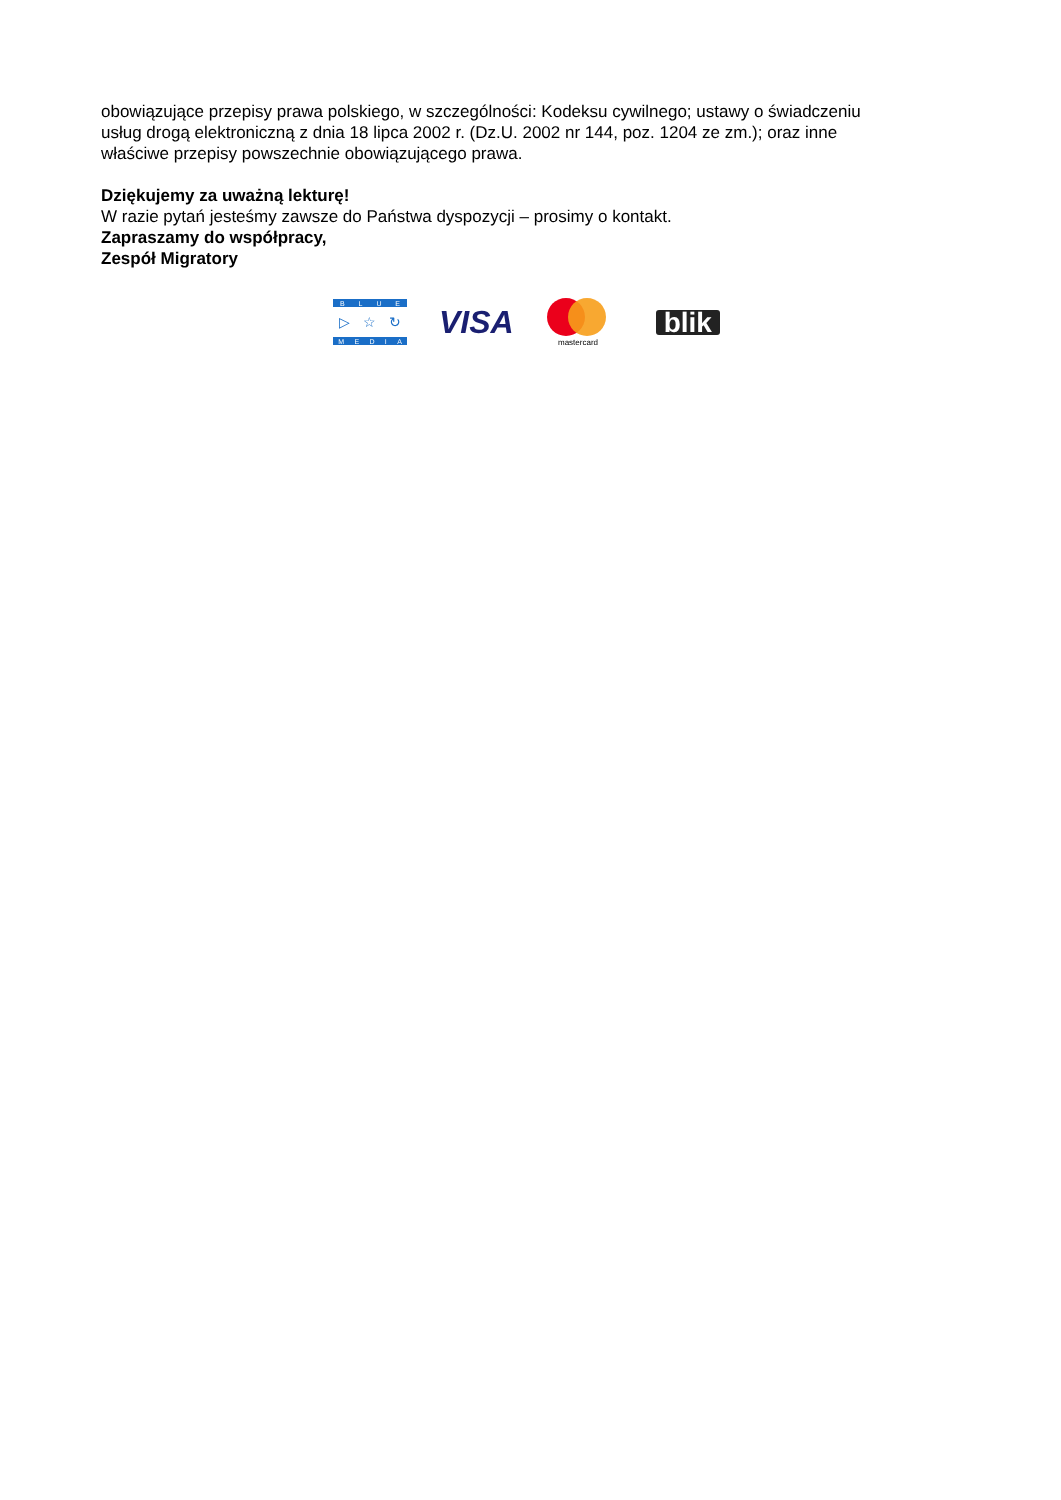obowiązujące przepisy prawa polskiego, w szczególności: Kodeksu cywilnego; ustawy o świadczeniu usług drogą elektroniczną z dnia 18 lipca 2002 r. (Dz.U. 2002 nr 144, poz. 1204 ze zm.); oraz inne właściwe przepisy powszechnie obowiązującego prawa.
Dziękujemy za uważną lekturę!
W razie pytań jesteśmy zawsze do Państwa dyspozycji – prosimy o kontakt.
Zapraszamy do współpracy,
Zespół Migratory
B L U E
▷ ☆ ↻
M E D I A
VISA
mastercard
blik